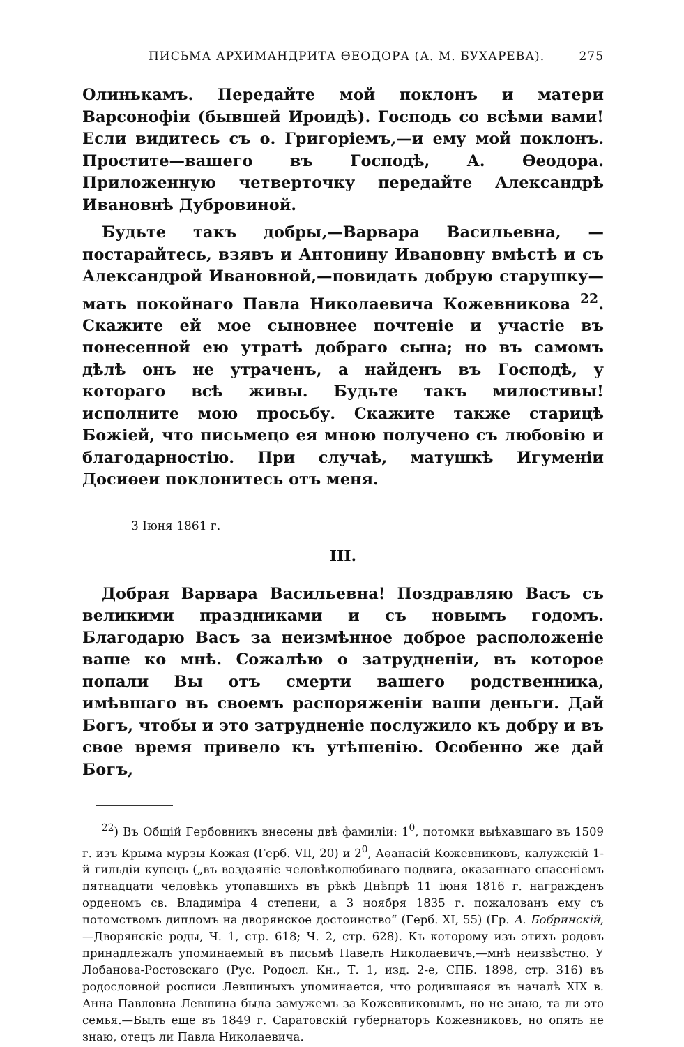ПИСЬМА АРХИМАНДРИТА ӨЕОДОРА (А. М. БУХАРЕВА). 275
Олинькамъ. Передайте мой поклонъ и матери Варсонофіи (бывшей Ироидѣ). Господь со всѣми вами! Если видитесь съ о. Григоріемъ,—и ему мой поклонъ. Простите—вашего въ Господѣ, А. Өеодора. Приложенную четверточку передайте Александрѣ Ивановнѣ Дубровиной.
Будьте такъ добры,—Варвара Васильевна, — постарайтесь, взявъ и Антонину Ивановну вмѣстѣ и съ Александрой Ивановной,—повидать добрую старушку—мать покойнаго Павла Николаевича Кожевникова <sup>22</sup>. Скажите ей мое сыновнее почтеніе и участіе въ понесенной ею утратѣ добраго сына; но въ самомъ дѣлѣ онъ не утраченъ, а найденъ въ Господѣ, у котораго всѣ живы. Будьте такъ милостивы! исполните мою просьбу. Скажите также старицѣ Божіей, что письмецо ея мною получено съ любовію и благодарностію. При случаѣ, матушкѣ Игуменіи Досиөеи поклонитесь отъ меня.
3 Іюня 1861 г.
III.
Добрая Варвара Васильевна! Поздравляю Васъ съ великими праздниками и съ новымъ годомъ. Благодарю Васъ за неизмѣнное доброе расположеніе ваше ко мнѣ. Сожалѣю о затрудненіи, въ которое попали Вы отъ смерти вашего родственника, имѣвшаго въ своемъ распоряженіи ваши деньги. Дай Богъ, чтобы и это затрудненіе послужило къ добру и въ свое время привело къ утѣшенію. Особенно же дай Богъ,
<sup>22</sup>) Въ Общій Гербовникъ внесены двѣ фамиліи: 1<sup>0</sup>, потомки выѣхавшаго въ 1509 г. изъ Крыма мурзы Кожая (Герб. VII, 20) и 2<sup>0</sup>, Аөанасій Кожевниковъ, калужскій 1-й гильдіи купецъ („въ воздаяніе человѣколюбиваго подвига, оказаннаго спасеніемъ пятнадцати человѣкъ утопавшихъ въ рѣкѣ Днѣпрѣ 11 іюня 1816 г. награжденъ орденомъ св. Владиміра 4 степени, а 3 ноября 1835 г. пожалованъ ему съ потомствомъ дипломъ на дворянское достоинство“ (Герб. XI, 55) (Гр. А. Бобринскій,—Дворянскіе роды, Ч. 1, стр. 618; Ч. 2, стр. 628). Къ которому изъ этихъ родовъ принадлежалъ упоминаемый въ письмѣ Павелъ Николаевичъ,—мнѣ неизвѣстно. У Лобанова-Ростовскаго (Рус. Родосл. Кн., Т. 1, изд. 2-е, СПБ. 1898, стр. 316) въ родословной росписи Левшиныхъ упоминается, что родившаяся въ началѣ XIX в. Анна Павловна Левшина была замужемъ за Кожевниковымъ, но не знаю, та ли это семья.—Былъ еще въ 1849 г. Саратовскій губернаторъ Кожевниковъ, но опять не знаю, отецъ ли Павла Николаевича.